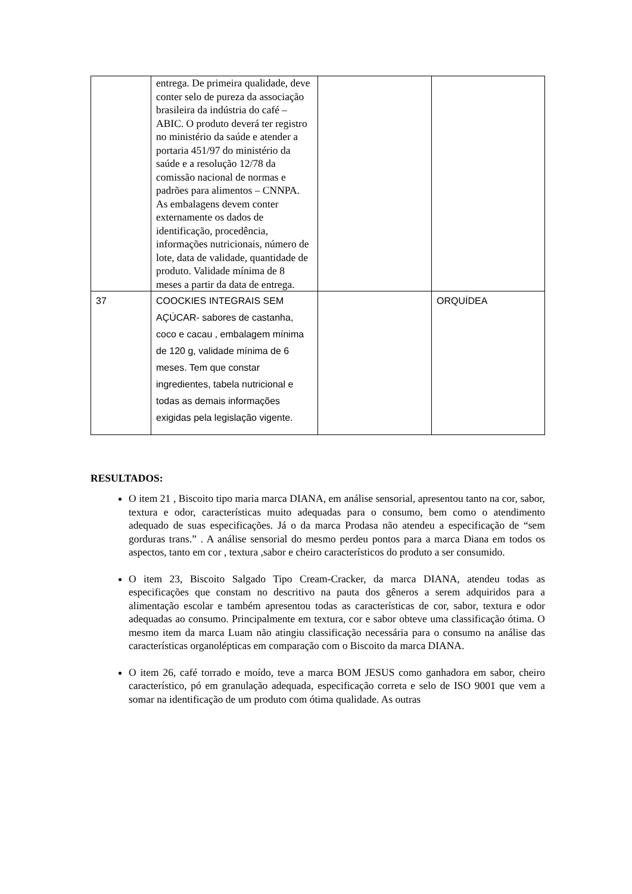| | entrega. De primeira qualidade, deve conter selo de pureza da associação brasileira da indústria do café – ABIC. O produto deverá ter registro no ministério da saúde e atender a portaria 451/97 do ministério da saúde e a resolução 12/78 da comissão nacional de normas e padrões para alimentos – CNNPA. As embalagens devem conter externamente os dados de identificação, procedência, informações nutricionais, número de lote, data de validade, quantidade de produto. Validade mínima de 8 meses a partir da data de entrega. | | |
| 37 | COOCKIES INTEGRAIS SEM AÇÚCAR- sabores de castanha, coco e cacau , embalagem mínima de 120 g, validade mínima de 6 meses. Tem que constar ingredientes, tabela nutricional e todas as demais informações exigidas pela legislação vigente. | | ORQUÍDEA |
RESULTADOS:
O item 21 , Biscoito tipo maria marca DIANA, em análise sensorial, apresentou tanto na cor, sabor, textura e odor, características muito adequadas para o consumo, bem como o atendimento adequado de suas especificações. Já o da marca Prodasa não atendeu a especificação de “sem gorduras trans.” . A análise sensorial do mesmo perdeu pontos para a marca Diana em todos os aspectos, tanto em cor , textura ,sabor e cheiro característicos do produto a ser consumido.
O item 23, Biscoito Salgado Tipo Cream-Cracker, da marca DIANA, atendeu todas as especificações que constam no descritivo na pauta dos gêneros a serem adquiridos para a alimentação escolar e também apresentou todas as características de cor, sabor, textura e odor adequadas ao consumo. Principalmente em textura, cor e sabor obteve uma classificação ótima. O mesmo item da marca Luam não atingiu classificação necessária para o consumo na análise das características organolépticas em comparação com o Biscoito da marca DIANA.
O item 26, café torrado e moído, teve a marca BOM JESUS como ganhadora em sabor, cheiro característico, pó em granulação adequada, especificação correta e selo de ISO 9001 que vem a somar na identificação de um produto com ótima qualidade. As outras